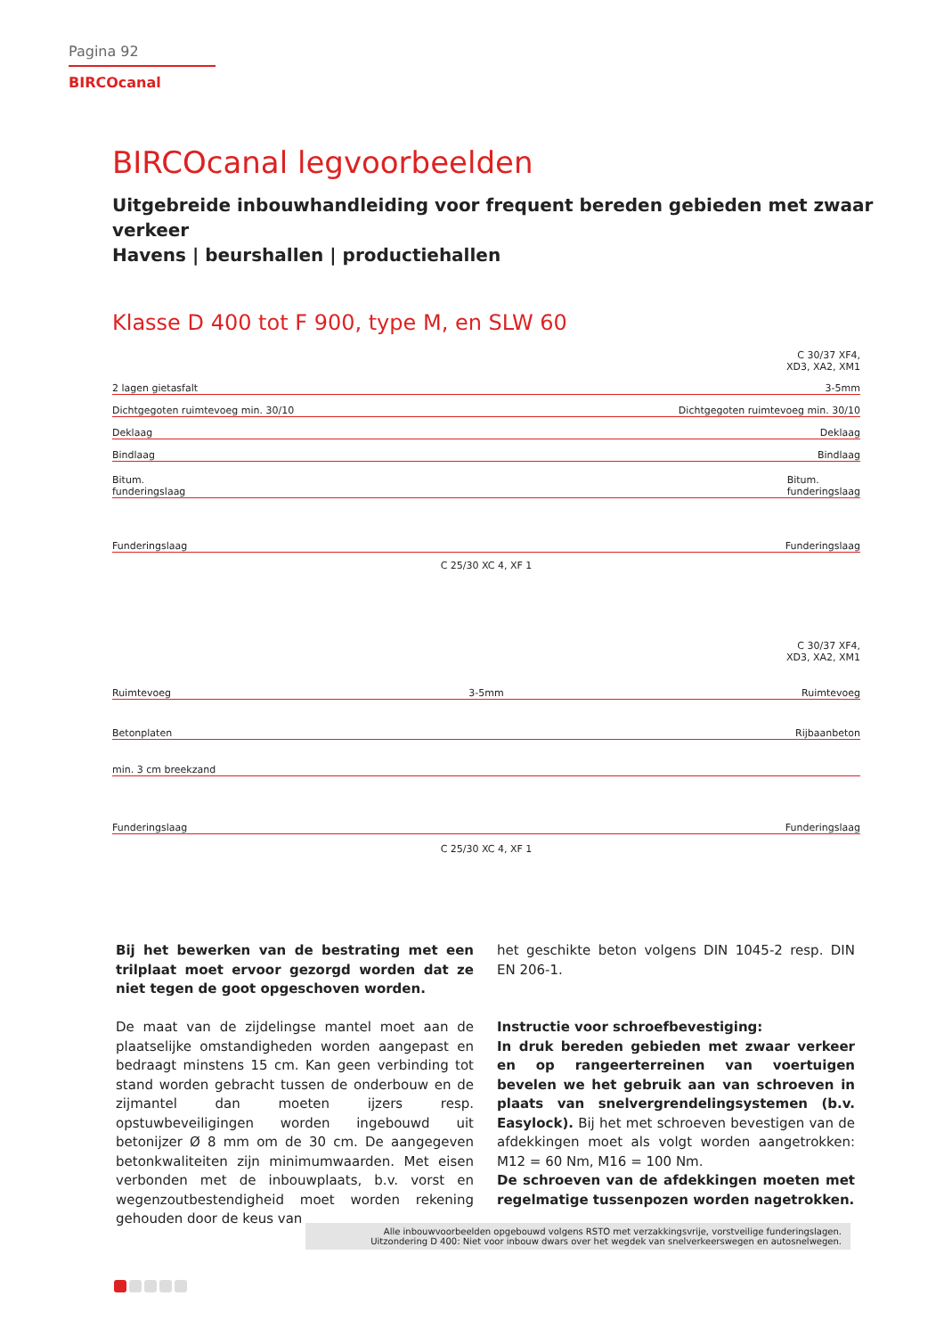Pagina 92
BIRCOcanal
BIRCOcanal legvoorbeelden
Uitgebreide inbouwhandleiding voor frequent bereden gebieden met zwaar verkeer
Havens | beurshallen | productiehallen
Klasse D 400 tot F 900, type M, en SLW 60
C 30/37 XF4,
XD3, XA2, XM1
2 lagen gietasfalt 3-5mm
Dichtgegoten ruimtevoeg min. 30/10 Dichtgegoten ruimtevoeg min. 30/10
Deklaag Deklaag
Bindlaag Bindlaag
Bitum.
funderingslaag Bitum.
funderingslaag
Funderingslaag Funderingslaag
C 25/30 XC 4, XF 1
C 30/37 XF4,
XD3, XA2, XM1
Ruimtevoeg 3-5mm Ruimtevoeg
Betonplaten Rijbaanbeton
min. 3 cm breekzand
Funderingslaag Funderingslaag
C 25/30 XC 4, XF 1
Bij het bewerken van de bestrating met een trilplaat moet ervoor gezorgd worden dat ze niet tegen de goot opgeschoven worden.
De maat van de zijdelingse mantel moet aan de plaatselijke omstandigheden worden aangepast en bedraagt minstens 15 cm. Kan geen verbinding tot stand worden gebracht tussen de onderbouw en de zijmantel dan moeten ijzers resp. opstuwbeveiligingen worden ingebouwd uit betonijzer Ø 8 mm om de 30 cm. De aangegeven betonkwaliteiten zijn minimumwaarden. Met eisen verbonden met de inbouwplaats, b.v. vorst en wegenzoutbestendigheid moet worden rekening gehouden door de keus van
het geschikte beton volgens DIN 1045-2 resp. DIN EN 206-1.
Instructie voor schroefbevestiging:
In druk bereden gebieden met zwaar verkeer en op rangeerterreinen van voertuigen bevelen we het gebruik aan van schroeven in plaats van snelvergrendelingsystemen (b.v. Easylock). Bij het met schroeven bevestigen van de afdekkingen moet als volgt worden aangetrokken: M12 = 60 Nm, M16 = 100 Nm.
De schroeven van de afdekkingen moeten met regelmatige tussenpozen worden nagetrokken.
Alle inbouwvoorbeelden opgebouwd volgens RSTO met verzakkingsvrije, vorstveilige funderingslagen.
Uitzondering D 400: Niet voor inbouw dwars over het wegdek van snelverkeerswegen en autosnelwegen.